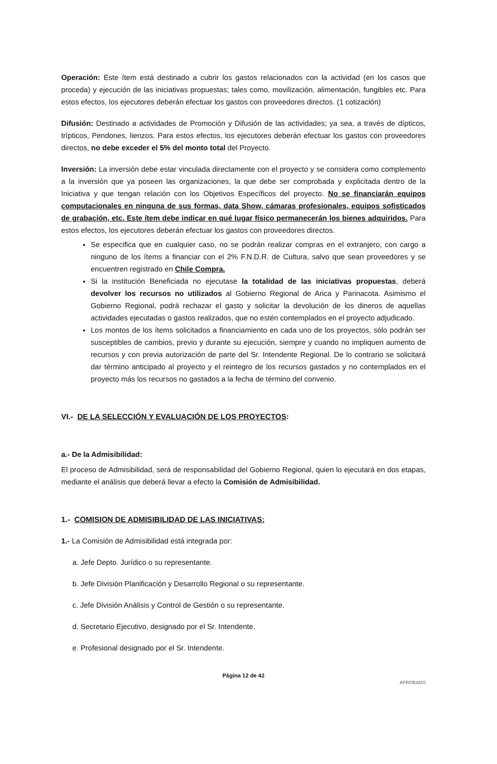Operación: Este ítem está destinado a cubrir los gastos relacionados con la actividad (en los casos que proceda) y ejecución de las iniciativas propuestas; tales como, movilización, alimentación, fungibles etc. Para estos efectos, los ejecutores deberán efectuar los gastos con proveedores directos. (1 cotización)
Difusión: Destinado a actividades de Promoción y Difusión de las actividades; ya sea, a través de dípticos, trípticos, Pendones, lienzos. Para estos efectos, los ejecutores deberán efectuar los gastos con proveedores directos, no debe exceder el 5% del monto total del Proyecto.
Inversión: La inversión debe estar vinculada directamente con el proyecto y se considera como complemento a la inversión que ya poseen las organizaciones, la que debe ser comprobada y explicitada dentro de la Iniciativa y que tengan relación con los Objetivos Específicos del proyecto. No se financiarán equipos computacionales en ninguna de sus formas, data Show, cámaras profesionales, equipos sofisticados de grabación, etc. Este ítem debe indicar en qué lugar físico permanecerán los bienes adquiridos. Para estos efectos, los ejecutores deberán efectuar los gastos con proveedores directos.
Se especifica que en cualquier caso, no se podrán realizar compras en el extranjero, con cargo a ninguno de los ítems a financiar con el 2% F.N.D.R. de Cultura, salvo que sean proveedores y se encuentren registrado en Chile Compra.
Si la institución Beneficiada no ejecutase la totalidad de las iniciativas propuestas, deberá devolver los recursos no utilizados al Gobierno Regional de Arica y Parinacota. Asimismo el Gobierno Regional, podrá rechazar el gasto y solicitar la devolución de los dineros de aquellas actividades ejecutadas o gastos realizados, que no estén contemplados en el proyecto adjudicado.
Los montos de los ítems solicitados a financiamiento en cada uno de los proyectos, sólo podrán ser susceptibles de cambios, previo y durante su ejecución, siempre y cuando no impliquen aumento de recursos y con previa autorización de parte del Sr. Intendente Regional. De lo contrario se solicitará dar término anticipado al proyecto y el reintegro de los recursos gastados y no contemplados en el proyecto más los recursos no gastados a la fecha de término del convenio.
VI.- DE LA SELECCIÓN Y EVALUACIÓN DE LOS PROYECTOS:
a.- De la Admisibilidad:
El proceso de Admisibilidad, será de responsabilidad del Gobierno Regional, quien lo ejecutará en dos etapas, mediante el análisis que deberá llevar a efecto la Comisión de Admisibilidad.
1.- COMISION DE ADMISIBILIDAD DE LAS INICIATIVAS:
1.- La Comisión de Admisibilidad está integrada por:
a. Jefe Depto. Jurídico o su representante.
b. Jefe División Planificación y Desarrollo Regional o su representante.
c. Jefe División Análisis y Control de Gestión o su representante.
d. Secretario Ejecutivo, designado por el Sr. Intendente.
e. Profesional designado por el Sr. Intendente.
Página 12 de 42
APROBADO